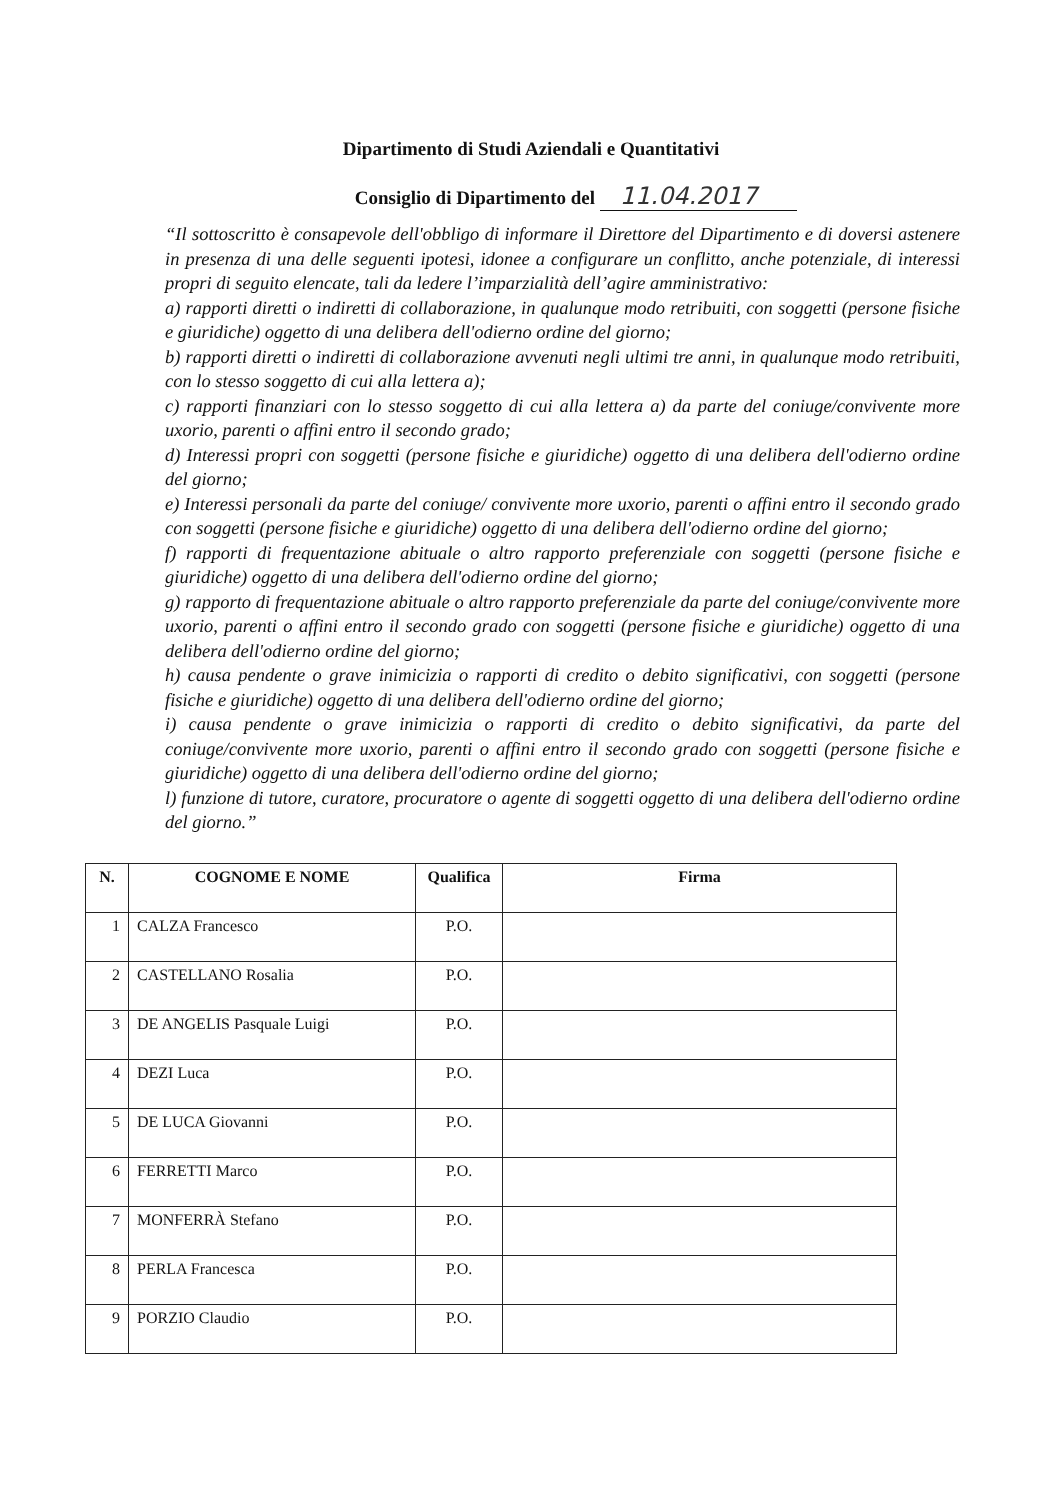Dipartimento di Studi Aziendali e Quantitativi
Consiglio di Dipartimento del 11.04.2017
“Il sottoscritto è consapevole dell'obbligo di informare il Direttore del Dipartimento e di doversi astenere in presenza di una delle seguenti ipotesi, idonee a configurare un conflitto, anche potenziale, di interessi propri di seguito elencate, tali da ledere l’imparzialità dell’agire amministrativo:
a) rapporti diretti o indiretti di collaborazione, in qualunque modo retribuiti, con soggetti (persone fisiche e giuridiche) oggetto di una delibera dell'odierno ordine del giorno;
b) rapporti diretti o indiretti di collaborazione avvenuti negli ultimi tre anni, in qualunque modo retribuiti, con lo stesso soggetto di cui alla lettera a);
c) rapporti finanziari con lo stesso soggetto di cui alla lettera a) da parte del coniuge/convivente more uxorio, parenti o affini entro il secondo grado;
d) Interessi propri con soggetti (persone fisiche e giuridiche) oggetto di una delibera dell'odierno ordine del giorno;
e) Interessi personali da parte del coniuge/ convivente more uxorio, parenti o affini entro il secondo grado con soggetti (persone fisiche e giuridiche) oggetto di una delibera dell'odierno ordine del giorno;
f) rapporti di frequentazione abituale o altro rapporto preferenziale con soggetti (persone fisiche e giuridiche) oggetto di una delibera dell'odierno ordine del giorno;
g) rapporto di frequentazione abituale o altro rapporto preferenziale da parte del coniuge/convivente more uxorio, parenti o affini entro il secondo grado con soggetti (persone fisiche e giuridiche) oggetto di una delibera dell'odierno ordine del giorno;
h) causa pendente o grave inimicizia o rapporti di credito o debito significativi, con soggetti (persone fisiche e giuridiche) oggetto di una delibera dell'odierno ordine del giorno;
i) causa pendente o grave inimicizia o rapporti di credito o debito significativi, da parte del coniuge/convivente more uxorio, parenti o affini entro il secondo grado con soggetti (persone fisiche e giuridiche) oggetto di una delibera dell'odierno ordine del giorno;
l) funzione di tutore, curatore, procuratore o agente di soggetti oggetto di una delibera dell'odierno ordine del giorno.”
| N. | COGNOME E NOME | Qualifica | Firma |
| --- | --- | --- | --- |
| 1 | CALZA Francesco | P.O. | |
| 2 | CASTELLANO Rosalia | P.O. | |
| 3 | DE ANGELIS Pasquale Luigi | P.O. | |
| 4 | DEZI Luca | P.O. | |
| 5 | DE LUCA Giovanni | P.O. | |
| 6 | FERRETTI Marco | P.O. | |
| 7 | MONFERRÀ Stefano | P.O. | |
| 8 | PERLA Francesca | P.O. | |
| 9 | PORZIO Claudio | P.O. | |